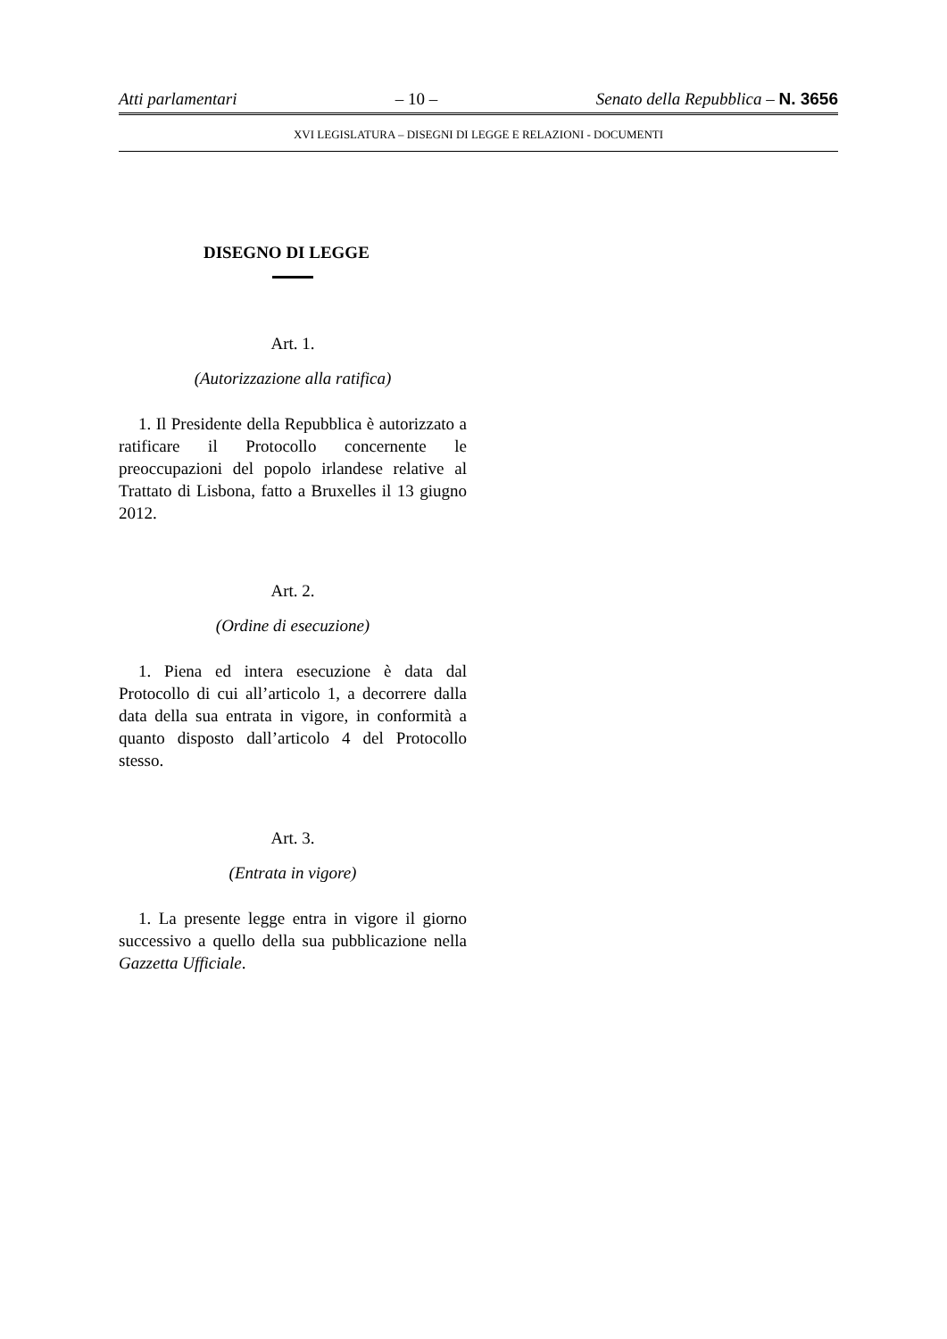Atti parlamentari – 10 – Senato della Repubblica – N. 3656
XVI LEGISLATURA – DISEGNI DI LEGGE E RELAZIONI - DOCUMENTI
DISEGNO DI LEGGE
Art. 1.
(Autorizzazione alla ratifica)
1. Il Presidente della Repubblica è autorizzato a ratificare il Protocollo concernente le preoccupazioni del popolo irlandese relative al Trattato di Lisbona, fatto a Bruxelles il 13 giugno 2012.
Art. 2.
(Ordine di esecuzione)
1. Piena ed intera esecuzione è data dal Protocollo di cui all’articolo 1, a decorrere dalla data della sua entrata in vigore, in conformità a quanto disposto dall’articolo 4 del Protocollo stesso.
Art. 3.
(Entrata in vigore)
1. La presente legge entra in vigore il giorno successivo a quello della sua pubblicazione nella Gazzetta Ufficiale.